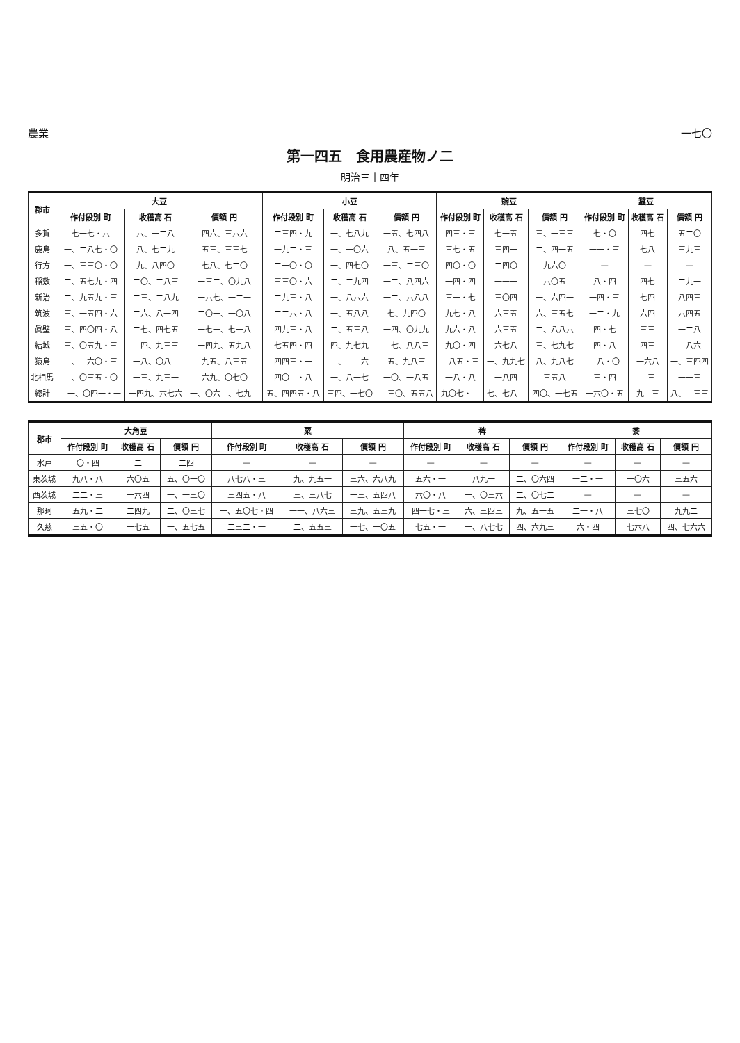農業 一七〇
第一四五　食用農産物ノ二
明治三十四年
| 郡市 | 大豆 | | | 小豆 | | | 豌豆 | | | 蠶豆 | | |
| --- | --- | --- | --- | --- | --- | --- | --- | --- | --- | --- | --- | --- |
| | 作付段別 町 | 收穫高 石 | 價額 円 | 作付段別 町 | 收穫高 石 | 價額 円 | 作付段別 町 | 收穫高 石 | 價額 円 | 作付段別 町 | 收穫高 石 | 價額 円 |
| 多賀 | 七一七・六 | 六、一二八 | 四六、三六六 | 二三四・九 | 一、七八九 | 一五、七四八 | 四三・三 | 七一五 | 三、一三三 | 七・〇 | 四七 | 五二〇 |
| 鹿島 | 一、二八七・〇 | 八、七二九 | 五三、三三七 | 一九二・三 | 一、一〇六 | 八、五一三 | 三七・五 | 三四一 | 二、四一五 | 一一・三 | 七八 | 三九三 |
| 行方 | 一、三三〇・〇 | 九、八四〇 | 七八、七二〇 | 二一〇・〇 | 一、四七〇 | 一三、二三〇 | 四〇・〇 | 二四〇 | 九六〇 | — | — | — |
| 稲敷 | 二、五七九・四 | 二〇、二八三 | 一三二、〇九八 | 三三〇・六 | 二、二九四 | 一二、八四六 | 一四・四 | 一一一 | 六〇五 | 八・四 | 四七 | 二九一 |
| 新治 | 二、九五九・三 | 二三、二八九 | 一六七、一二一 | 二九三・八 | 一、八六六 | 一二、六八八 | 三一・七 | 三〇四 | 一、六四一 | 一四・三 | 七四 | 八四三 |
| 筑波 | 三、一五四・六 | 二六、八一四 | 二〇一、一〇八 | 二二六・八 | 一、五八八 | 七、九四〇 | 九七・八 | 六三五 | 六、三五七 | 一二・九 | 六四 | 六四五 |
| 眞壁 | 三、四〇四・八 | 二七、四七五 | 一七一、七一八 | 四九三・八 | 二、五三八 | 一四、〇九九 | 九六・八 | 六三五 | 二、八八六 | 四・七 | 三三 | 一二八 |
| 結城 | 三、〇五九・三 | 二四、九三三 | 一四九、五九八 | 七五四・四 | 四、九七九 | 二七、八八三 | 九〇・四 | 六七八 | 三、七九七 | 四・八 | 四三 | 二八六 |
| 猿島 | 二、二六〇・三 | 一八、〇八二 | 九五、八三五 | 四四三・一 | 二、二二六 | 五、九八三 | 二八五・三 | 一、九九七 | 八、九八七 | 二八・〇 | 一六八 | 一、三四四 |
| 北相馬 | 二、〇三五・〇 | 一三、九三一 | 六九、〇七〇 | 四〇二・八 | 一、八一七 | 一〇、一八五 | 一八・八 | 一八四 | 三五八 | 三・四 | 二三 | 一一三 |
| 總計 | 二一、〇四一・一 | 一四九、六七六 | 一、〇六二、七九二 | 五、四四五・八 | 三四、一七〇 | 二三〇、五五八 | 九〇七・二 | 七、七八二 | 四〇、一七五 | 一六〇・五 | 九二三 | 八、二三三 |
| 郡市 | 大角豆 | | | 粟 | | | 稗 | | | 黍 | | |
| --- | --- | --- | --- | --- | --- | --- | --- | --- | --- | --- | --- | --- |
| | 作付段別 町 | 收穫高 石 | 價額 円 | 作付段別 町 | 收穫高 石 | 價額 円 | 作付段別 町 | 收穫高 石 | 價額 円 | 作付段別 町 | 收穫高 石 | 價額 円 |
| 水戸 | 〇・四 | 二 | 二四 | — | — | — | — | — | — | — | — | — |
| 東茨城 | 九八・八 | 六〇五 | 五、〇一〇 | 八七八・三 | 九、九五一 | 三六、六八九 | 五六・一 | 八九一 | 二、〇六四 | 一二・一 | 一〇六 | 三五六 |
| 西茨城 | 二二・三 | 一六四 | 一、一三〇 | 三四五・八 | 三、三八七 | 一三、五四八 | 六〇・八 | 一、〇三六 | 二、〇七二 | — | — | — |
| 那珂 | 五九・二 | 二四九 | 二、〇三七 | 一、五〇七・四 | 一一、八六三 | 三九、五三九 | 四一七・三 | 六、三四三 | 九、五一五 | 二一・八 | 三七〇 | 九九二 |
| 久慈 | 三五・〇 | 一七五 | 一、五七五 | 二三二・一 | 二、五五三 | 一七、一〇五 | 七五・一 | 一、八七七 | 四、六九三 | 六・四 | 七六八 | 四、七六六 |